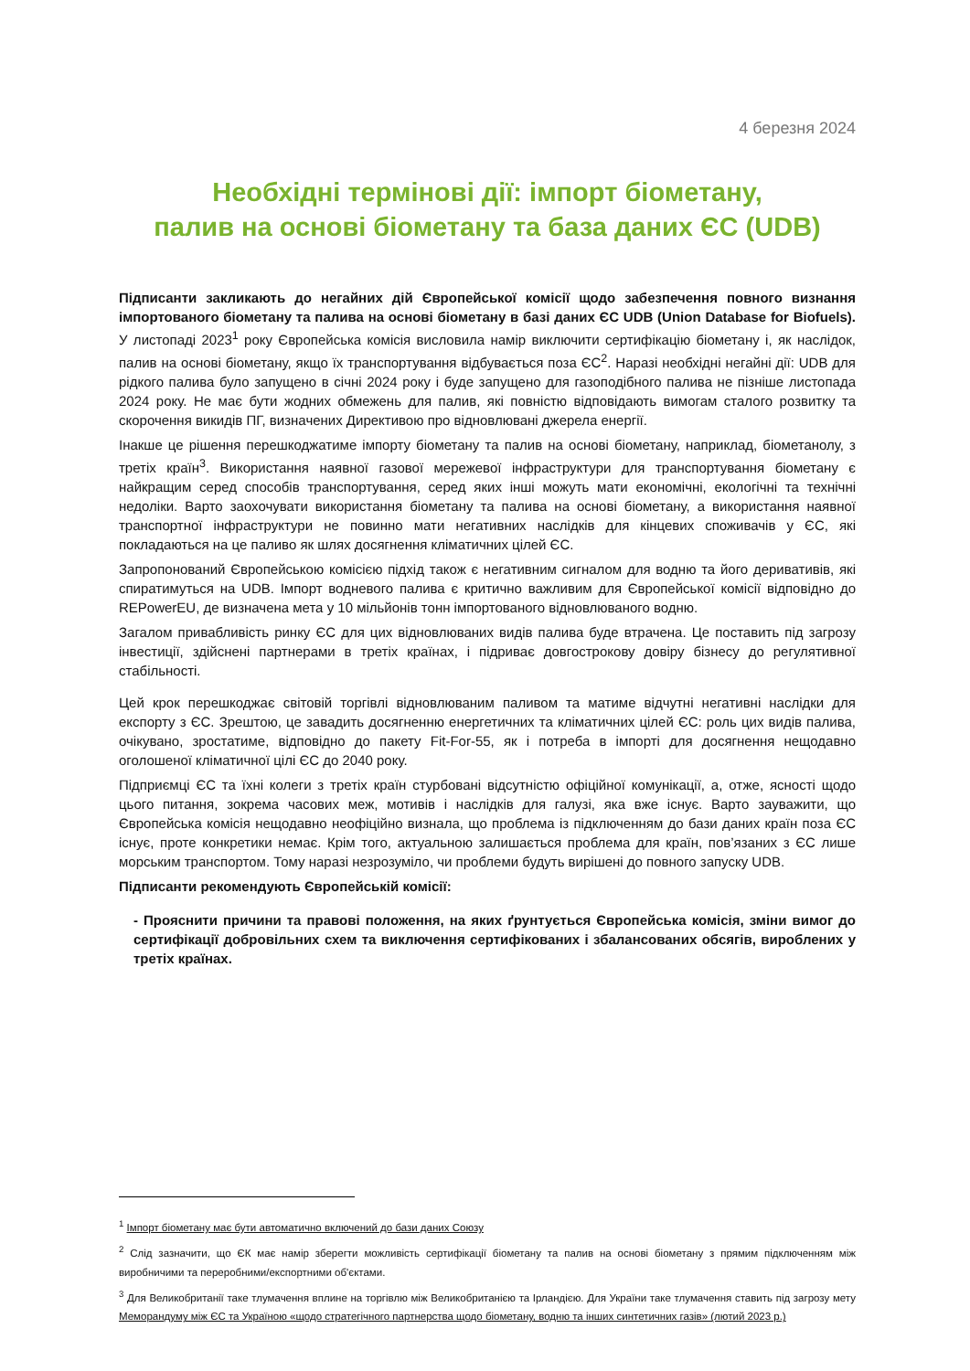4 березня 2024
Необхідні термінові дії: імпорт біометану,
палив на основі біометану та база даних ЄС (UDB)
Підписанти закликають до негайних дій Європейської комісії щодо забезпечення повного визнання імпортованого біометану та палива на основі біометану в базі даних ЄС UDB (Union Database for Biofuels). У листопаді 2023<sup>1</sup> року Європейська комісія висловила намір виключити сертифікацію біометану і, як наслідок, палив на основі біометану, якщо їх транспортування відбувається поза ЄС<sup>2</sup>. Наразі необхідні негайні дії: UDB для рідкого палива було запущено в січні 2024 року і буде запущено для газоподібного палива не пізніше листопада 2024 року. Не має бути жодних обмежень для палив, які повністю відповідають вимогам сталого розвитку та скорочення викидів ПГ, визначених Директивою про відновлювані джерела енергії.
Інакше це рішення перешкоджатиме імпорту біометану та палив на основі біометану, наприклад, біометанолу, з третіх країн<sup>3</sup>. Використання наявної газової мережевої інфраструктури для транспортування біометану є найкращим серед способів транспортування, серед яких інші можуть мати економічні, екологічні та технічні недоліки. Варто заохочувати використання біометану та палива на основі біометану, а використання наявної транспортної інфраструктури не повинно мати негативних наслідків для кінцевих споживачів у ЄС, які покладаються на це паливо як шлях досягнення кліматичних цілей ЄС.
Запропонований Європейською комісією підхід також є негативним сигналом для водню та його деривативів, які спиратимуться на UDB. Імпорт водневого палива є критично важливим для Європейської комісії відповідно до REPowerEU, де визначена мета у 10 мільйонів тонн імпортованого відновлюваного водню.
Загалом привабливість ринку ЄС для цих відновлюваних видів палива буде втрачена. Це поставить під загрозу інвестиції, здійснені партнерами в третіх країнах, і підриває довгострокову довіру бізнесу до регулятивної стабільності.
Цей крок перешкоджає світовій торгівлі відновлюваним паливом та матиме відчутні негативні наслідки для експорту з ЄС. Зрештою, це завадить досягненню енергетичних та кліматичних цілей ЄС: роль цих видів палива, очікувано, зростатиме, відповідно до пакету Fit-For-55, як і потреба в імпорті для досягнення нещодавно оголошеної кліматичної цілі ЄС до 2040 року.
Підприємці ЄС та їхні колеги з третіх країн стурбовані відсутністю офіційної комунікації, а, отже, ясності щодо цього питання, зокрема часових меж, мотивів і наслідків для галузі, яка вже існує. Варто зауважити, що Європейська комісія нещодавно неофіційно визнала, що проблема із підключенням до бази даних країн поза ЄС існує, проте конкретики немає. Крім того, актуальною залишається проблема для країн, пов’язаних з ЄС лише морським транспортом. Тому наразі незрозуміло, чи проблеми будуть вирішені до повного запуску UDB.
Підписанти рекомендують Європейській комісії:
- Прояснити причини та правові положення, на яких ґрунтується Європейська комісія, зміни вимог до сертифікації добровільних схем та виключення сертифікованих і збалансованих обсягів, вироблених у третіх країнах.
<sup>1</sup> Імпорт біометану має бути автоматично включений до бази даних Союзу
<sup>2</sup> Слід зазначити, що ЄК має намір зберегти можливість сертифікації біометану та палив на основі біометану з прямим підключенням між виробничими та переробними/експортними об'єктами.
<sup>3</sup> Для Великобританії таке тлумачення вплине на торгівлю між Великобританією та Ірландією. Для України таке тлумачення ставить під загрозу мету Меморандуму між ЄС та Україною «щодо стратегічного партнерства щодо біометану, водню та інших синтетичних газів» (лютий 2023 р.)